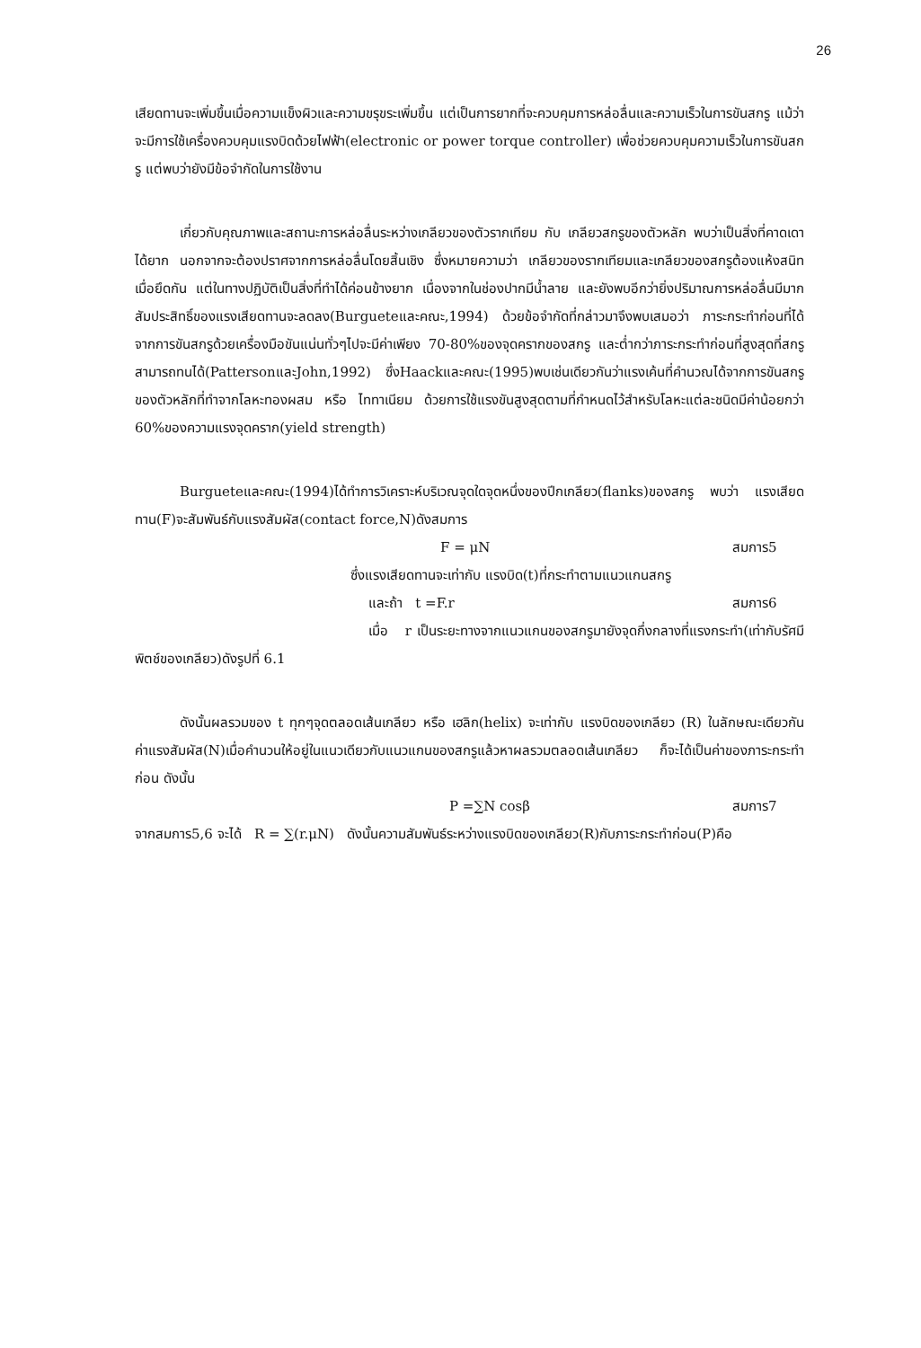26
เสียดทานจะเพิ่มขึ้นเมื่อความแข็งผิวและความขรุขระเพิ่มขึ้น แต่เป็นการยากที่จะควบคุมการหล่อลื่นและความเร็วในการขันสกรู แม้ว่าจะมีการใช้เครื่องควบคุมแรงบิดด้วยไฟฟ้า(electronic or power torque controller) เพื่อช่วยควบคุมความเร็วในการขันสกรู แต่พบว่ายังมีข้อจำกัดในการใช้งาน
เกี่ยวกับคุณภาพและสถานะการหล่อลื่นระหว่างเกลียวของตัวรากเทียม กับ เกลียวสกรูของตัวหลัก พบว่าเป็นสิ่งที่คาดเดาได้ยาก นอกจากจะต้องปราศจากการหล่อลื่นโดยสิ้นเชิง ซึ่งหมายความว่า เกลียวของรากเทียมและเกลียวของสกรูต้องแห้งสนิทเมื่อยึดกัน แต่ในทางปฏิบัติเป็นสิ่งที่ทำได้ค่อนข้างยาก เนื่องจากในช่องปากมีน้ำลาย และยังพบอีกว่ายิ่งปริมาณการหล่อลื่นมีมาก สัมประสิทธิ์ของแรงเสียดทานจะลดลง(Burgueteและคณะ,1994) ด้วยข้อจำกัดที่กล่าวมาจึงพบเสมอว่า ภาระกระทำก่อนที่ได้จากการขันสกรูด้วยเครื่องมือขันแน่นทั่วๆไปจะมีค่าเพียง 70-80%ของจุดครากของสกรู และต่ำกว่าภาระกระทำก่อนที่สูงสุดที่สกรูสามารถทนได้(PattersonและJohn,1992) ซึ่งHaackและคณะ(1995)พบเช่นเดียวกันว่าแรงเค้นที่คำนวณได้จากการขันสกรูของตัวหลักที่ทำจากโลหะทองผสม หรือ ไททาเนียม ด้วยการใช้แรงขันสูงสุดตามที่กำหนดไว้สำหรับโลหะแต่ละชนิดมีค่าน้อยกว่า 60%ของความแรงจุดคราก(yield strength)
Burgueteและคณะ(1994)ได้ทำการวิเคราะห์บริเวณจุดใดจุดหนึ่งของปีกเกลียว(flanks)ของสกรู พบว่า แรงเสียดทาน(F)จะสัมพันธ์กับแรงสัมผัส(contact force,N)ดังสมการ
F = μN สมการ5
ซึ่งแรงเสียดทานจะเท่ากับ แรงบิด(t)ที่กระทำตามแนวแกนสกรู
และถ้า t =F.r สมการ6
เมื่อ r เป็นระยะทางจากแนวแกนของสกรูมายังจุดกึ่งกลางที่แรงกระทำ(เท่ากับรัศมีพิตช์ของเกลียว)ดังรูปที่ 6.1
ดังนั้นผลรวมของ t ทุกๆจุดตลอดเส้นเกลียว หรือ เฮลิก(helix) จะเท่ากับ แรงบิดของเกลียว (R) ในลักษณะเดียวกัน ค่าแรงสัมผัส(N)เมื่อคำนวนให้อยู่ในแนวเดียวกับแนวแกนของสกรูแล้วหาผลรวมตลอดเส้นเกลียว ก็จะได้เป็นค่าของภาระกระทำก่อน ดังนั้น
P =∑N cosβ สมการ7
จากสมการ5,6 จะได้ R = ∑(r.μN) ดังนั้นความสัมพันธ์ระหว่างแรงบิดของเกลียว(R)กับภาระกระทำก่อน(P)คือ